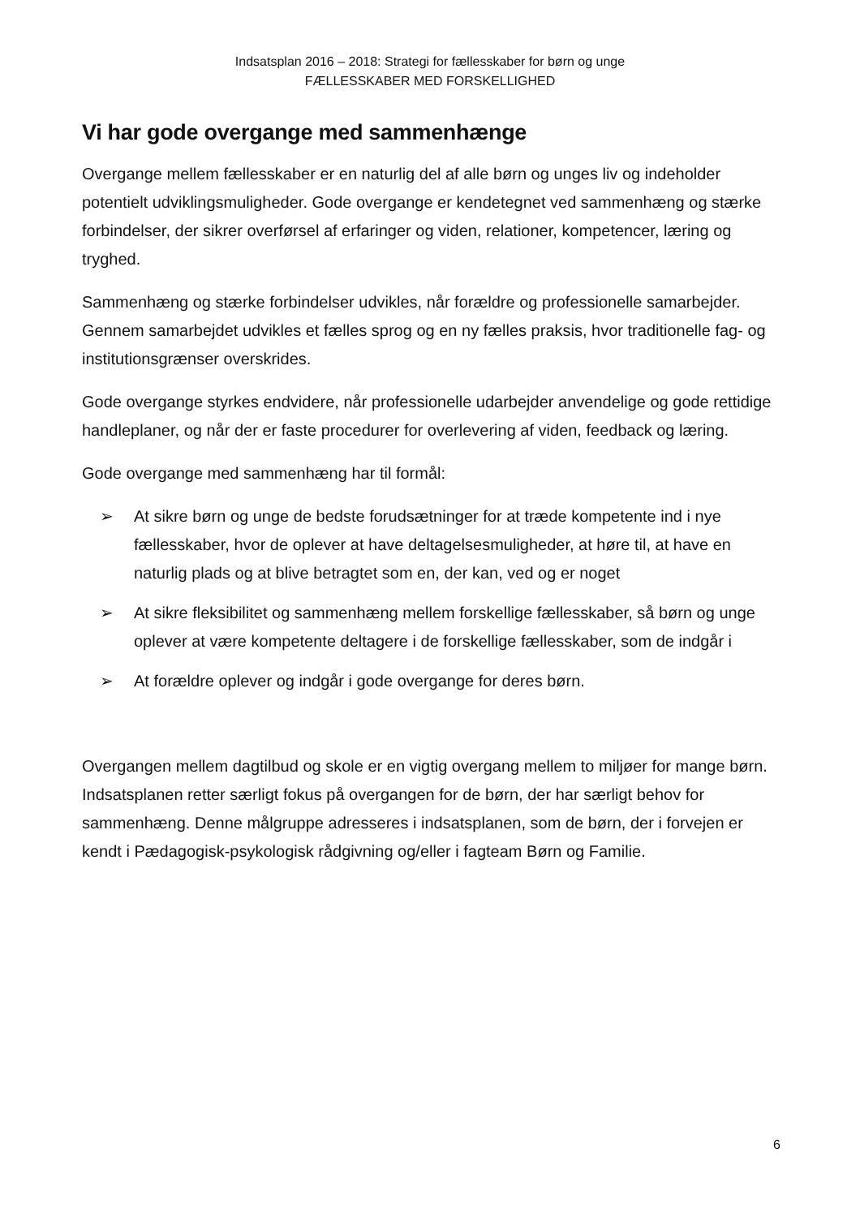Indsatsplan 2016 – 2018: Strategi for fællesskaber for børn og unge
FÆLLESSKABER MED FORSKELLIGHED
Vi har gode overgange med sammenhænge
Overgange mellem fællesskaber er en naturlig del af alle børn og unges liv og indeholder potentielt udviklingsmuligheder. Gode overgange er kendetegnet ved sammenhæng og stærke forbindelser, der sikrer overførsel af erfaringer og viden, relationer, kompetencer, læring og tryghed.
Sammenhæng og stærke forbindelser udvikles, når forældre og professionelle samarbejder. Gennem samarbejdet udvikles et fælles sprog og en ny fælles praksis, hvor traditionelle fag- og institutionsgrænser overskrides.
Gode overgange styrkes endvidere, når professionelle udarbejder anvendelige og gode rettidige handleplaner, og når der er faste procedurer for overlevering af viden, feedback og læring.
Gode overgange med sammenhæng har til formål:
➢ At sikre børn og unge de bedste forudsætninger for at træde kompetente ind i nye fællesskaber, hvor de oplever at have deltagelsesmuligheder, at høre til, at have en naturlig plads og at blive betragtet som en, der kan, ved og er noget
➢ At sikre fleksibilitet og sammenhæng mellem forskellige fællesskaber, så børn og unge oplever at være kompetente deltagere i de forskellige fællesskaber, som de indgår i
➢ At forældre oplever og indgår i gode overgange for deres børn.
Overgangen mellem dagtilbud og skole er en vigtig overgang mellem to miljøer for mange børn. Indsatsplanen retter særligt fokus på overgangen for de børn, der har særligt behov for sammenhæng. Denne målgruppe adresseres i indsatsplanen, som de børn, der i forvejen er kendt i Pædagogisk-psykologisk rådgivning og/eller i fagteam Børn og Familie.
6